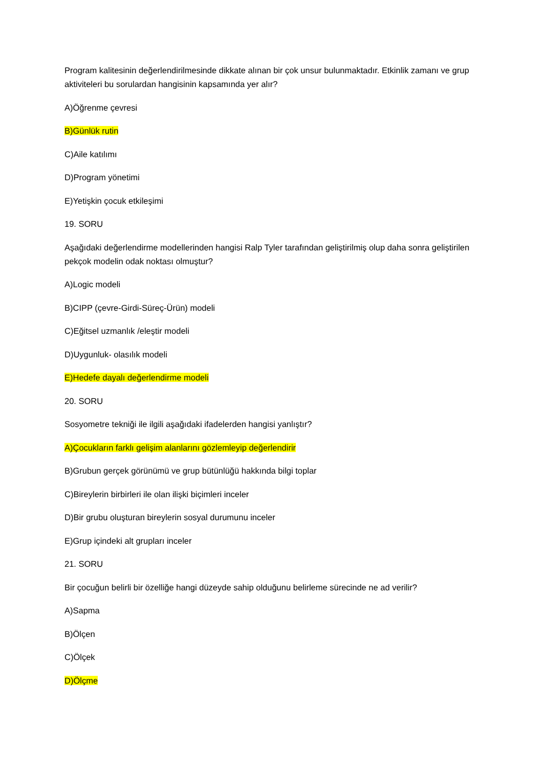Program kalitesinin değerlendirilmesinde dikkate alınan bir çok unsur bulunmaktadır. Etkinlik zamanı ve grup aktiviteleri bu sorulardan hangisinin kapsamında yer alır?
A)Öğrenme çevresi
B)Günlük rutin
C)Aile katılımı
D)Program yönetimi
E)Yetişkin çocuk etkileşimi
19. SORU
Aşağıdaki değerlendirme modellerinden hangisi Ralp Tyler tarafından geliştirilmiş olup daha sonra geliştirilen pekçok modelin odak noktası olmuştur?
A)Logic modeli
B)CIPP (çevre-Girdi-Süreç-Ürün) modeli
C)Eğitsel uzmanlık /eleştir modeli
D)Uygunluk- olasılık modeli
E)Hedefe dayalı değerlendirme modeli
20. SORU
Sosyometre tekniği ile ilgili aşağıdaki ifadelerden hangisi yanlıştır?
A)Çocukların farklı gelişim alanlarını gözlemleyip değerlendirir
B)Grubun gerçek görünümü ve grup bütünlüğü hakkında bilgi toplar
C)Bireylerin birbirleri ile olan ilişki biçimleri inceler
D)Bir grubu oluşturan bireylerin sosyal durumunu inceler
E)Grup içindeki alt grupları inceler
21. SORU
Bir çocuğun belirli bir özelliğe hangi düzeyde sahip olduğunu belirleme sürecinde ne ad verilir?
A)Sapma
B)Ölçen
C)Ölçek
D)Ölçme